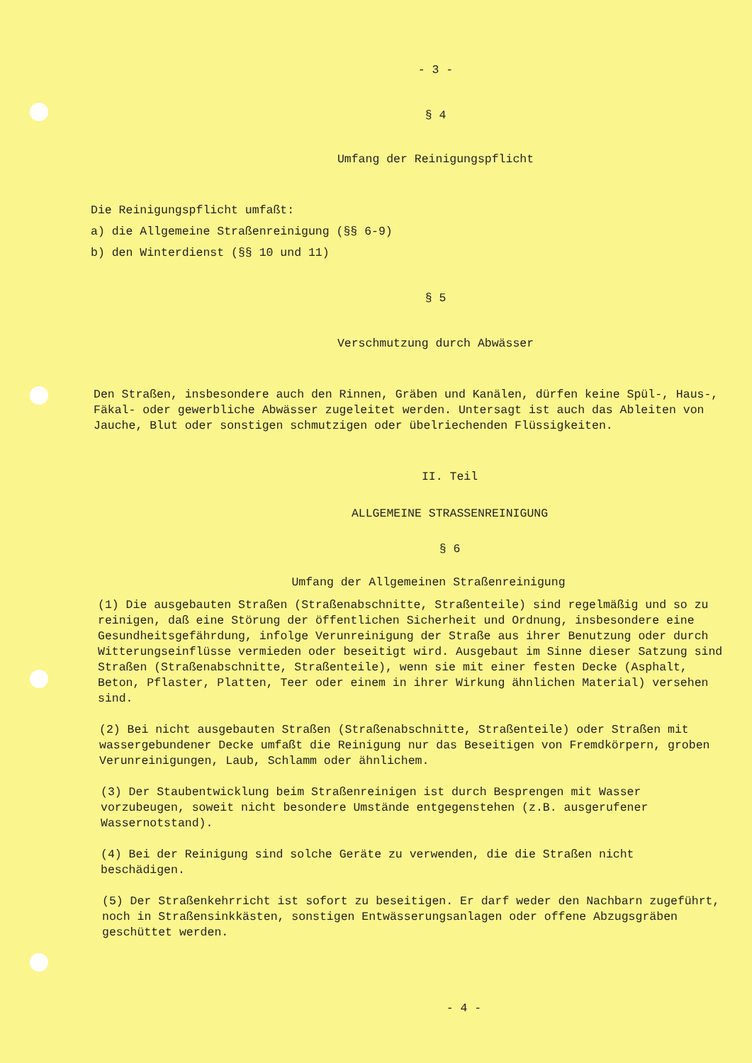- 3 -
§ 4
Umfang der Reinigungspflicht
Die Reinigungspflicht umfaßt:
a) die Allgemeine Straßenreinigung (§§ 6-9)
b) den Winterdienst (§§ 10 und 11)
§ 5
Verschmutzung durch Abwässer
Den Straßen, insbesondere auch den Rinnen, Gräben und Kanälen, dürfen keine Spül-, Haus-, Fäkal- oder gewerbliche Abwässer zugeleitet werden. Untersagt ist auch das Ableiten von Jauche, Blut oder sonstigen schmutzigen oder übelriechenden Flüssigkeiten.
II. Teil
ALLGEMEINE STRASSENREINIGUNG
§ 6
Umfang der Allgemeinen Straßenreinigung
(1) Die ausgebauten Straßen (Straßenabschnitte, Straßenteile) sind regelmäßig und so zu reinigen, daß eine Störung der öffentlichen Sicherheit und Ordnung, insbesondere eine Gesundheitsgefährdung, infolge Verunreinigung der Straße aus ihrer Benutzung oder durch Witterungseinflüsse vermieden oder beseitigt wird. Ausgebaut im Sinne dieser Satzung sind Straßen (Straßenabschnitte, Straßenteile), wenn sie mit einer festen Decke (Asphalt, Beton, Pflaster, Platten, Teer oder einem in ihrer Wirkung ähnlichen Material) versehen sind.
(2) Bei nicht ausgebauten Straßen (Straßenabschnitte, Straßenteile) oder Straßen mit wassergebundener Decke umfaßt die Reinigung nur das Beseitigen von Fremdkörpern, groben Verunreinigungen, Laub, Schlamm oder ähnlichem.
(3) Der Staubentwicklung beim Straßenreinigen ist durch Besprengen mit Wasser vorzubeugen, soweit nicht besondere Umstände entgegenstehen (z.B. ausgerufener Wassernotstand).
(4) Bei der Reinigung sind solche Geräte zu verwenden, die die Straßen nicht beschädigen.
(5) Der Straßenkehrricht ist sofort zu beseitigen. Er darf weder den Nachbarn zugeführt, noch in Straßensinkkästen, sonstigen Entwässerungsanlagen oder offene Abzugsgräben geschüttet werden.
- 4 -